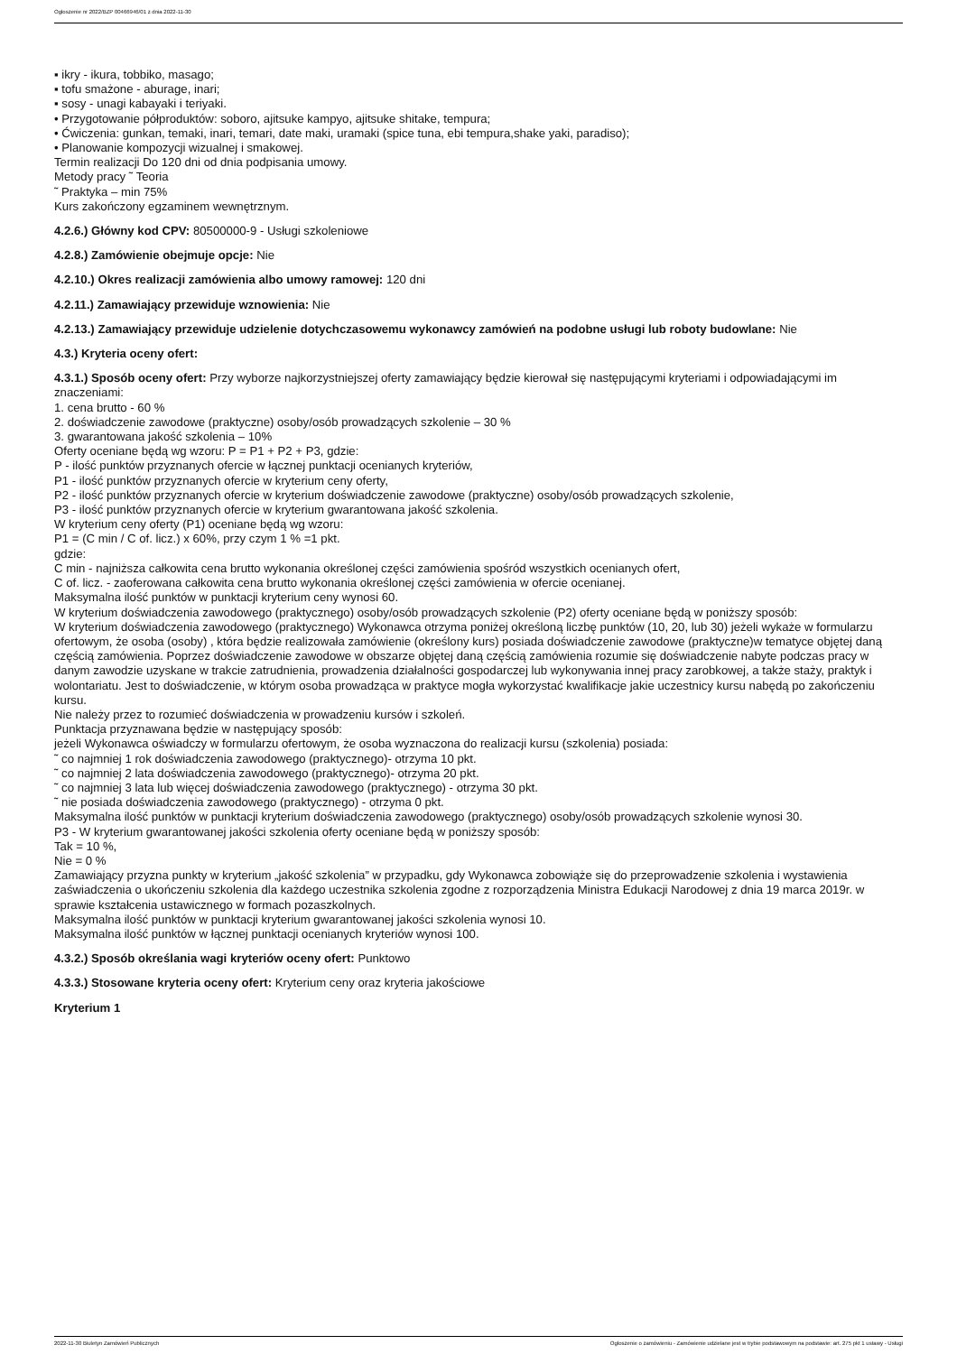Ogłoszenie nr 2022/BZP 00466946/01 z dnia 2022-11-30
▪ ikry - ikura, tobbiko, masago;
▪ tofu smażone - aburage, inari;
▪ sosy - unagi kabayaki i teriyaki.
• Przygotowanie półproduktów: soboro, ajitsuke kampyo, ajitsuke shitake, tempura;
• Ćwiczenia: gunkan, temaki, inari, temari, date maki, uramaki (spice tuna, ebi tempura,shake yaki, paradiso);
• Planowanie kompozycji wizualnej i smakowej.
Termin realizacji Do 120 dni od dnia podpisania umowy.
Metody pracy ˜ Teoria
˜ Praktyka – min 75%
Kurs zakończony egzaminem wewnętrznym.
4.2.6.) Główny kod CPV: 80500000-9 - Usługi szkoleniowe
4.2.8.) Zamówienie obejmuje opcje: Nie
4.2.10.) Okres realizacji zamówienia albo umowy ramowej: 120 dni
4.2.11.) Zamawiający przewiduje wznowienia: Nie
4.2.13.) Zamawiający przewiduje udzielenie dotychczasowemu wykonawcy zamówień na podobne usługi lub roboty budowlane: Nie
4.3.) Kryteria oceny ofert:
4.3.1.) Sposób oceny ofert: Przy wyborze najkorzystniejszej oferty zamawiający będzie kierował się następującymi kryteriami i odpowiadającymi im znaczeniami:
1. cena brutto - 60 %
2. doświadczenie zawodowe (praktyczne) osoby/osób prowadzących szkolenie – 30 %
3. gwarantowana jakość szkolenia – 10%
Oferty oceniane będą wg wzoru: P = P1 + P2 + P3, gdzie:
P - ilość punktów przyznanych ofercie w łącznej punktacji ocenianych kryteriów,
P1 - ilość punktów przyznanych ofercie w kryterium ceny oferty,
P2 - ilość punktów przyznanych ofercie w kryterium doświadczenie zawodowe (praktyczne) osoby/osób prowadzących szkolenie,
P3 - ilość punktów przyznanych ofercie w kryterium gwarantowana jakość szkolenia.
W kryterium ceny oferty (P1) oceniane będą wg wzoru:
P1 = (C min / C of. licz.) x 60%, przy czym 1 % =1 pkt.
gdzie:
C min - najniższa całkowita cena brutto wykonania określonej części zamówienia spośród wszystkich ocenianych ofert,
C of. licz. - zaoferowana całkowita cena brutto wykonania określonej części zamówienia w ofercie ocenianej.
Maksymalna ilość punktów w punktacji kryterium ceny wynosi 60.
W kryterium doświadczenia zawodowego (praktycznego) osoby/osób prowadzących szkolenie (P2) oferty oceniane będą w poniższy sposób:
W kryterium doświadczenia zawodowego (praktycznego) Wykonawca otrzyma poniżej określoną liczbę punktów (10, 20, lub 30) jeżeli wykaże w formularzu ofertowym, że osoba (osoby) , która będzie realizowała zamówienie (określony kurs) posiada doświadczenie zawodowe (praktyczne)w tematyce objętej daną częścią zamówienia. Poprzez doświadczenie zawodowe w obszarze objętej daną częścią zamówienia rozumie się doświadczenie nabyte podczas pracy w danym zawodzie uzyskane w trakcie zatrudnienia, prowadzenia działalności gospodarczej lub wykonywania innej pracy zarobkowej, a także staży, praktyk i wolontariatu. Jest to doświadczenie, w którym osoba prowadząca w praktyce mogła wykorzystać kwalifikacje jakie uczestnicy kursu nabędą po zakończeniu kursu.
Nie należy przez to rozumieć doświadczenia w prowadzeniu kursów i szkoleń.
Punktacja przyznawana będzie w następujący sposób:
jeżeli Wykonawca oświadczy w formularzu ofertowym, że osoba wyznaczona do realizacji kursu (szkolenia) posiada:
˜ co najmniej 1 rok doświadczenia zawodowego (praktycznego)- otrzyma 10 pkt.
˜ co najmniej 2 lata doświadczenia zawodowego (praktycznego)- otrzyma 20 pkt.
˜ co najmniej 3 lata lub więcej doświadczenia zawodowego (praktycznego) - otrzyma 30 pkt.
˜ nie posiada doświadczenia zawodowego (praktycznego) - otrzyma 0 pkt.
Maksymalna ilość punktów w punktacji kryterium doświadczenia zawodowego (praktycznego) osoby/osób prowadzących szkolenie wynosi 30.
P3 - W kryterium gwarantowanej jakości szkolenia oferty oceniane będą w poniższy sposób:
Tak = 10 %,
Nie = 0 %
Zamawiający przyzna punkty w kryterium „jakość szkolenia” w przypadku, gdy Wykonawca zobowiąże się do przeprowadzenie szkolenia i wystawienia zaświadczenia o ukończeniu szkolenia dla każdego uczestnika szkolenia zgodne z rozporządzenia Ministra Edukacji Narodowej z dnia 19 marca 2019r. w sprawie kształcenia ustawicznego w formach pozaszkolnych.
Maksymalna ilość punktów w punktacji kryterium gwarantowanej jakości szkolenia wynosi 10.
Maksymalna ilość punktów w łącznej punktacji ocenianych kryteriów wynosi 100.
4.3.2.) Sposób określania wagi kryteriów oceny ofert: Punktowo
4.3.3.) Stosowane kryteria oceny ofert: Kryterium ceny oraz kryteria jakościowe
Kryterium 1
2022-11-30 Biuletyn Zamówień Publicznych Ogłoszenie o zamówieniu - Zamówienie udzielane jest w trybie podstawowym na podstawie: art. 275 pkt 1 ustawy - Usługi